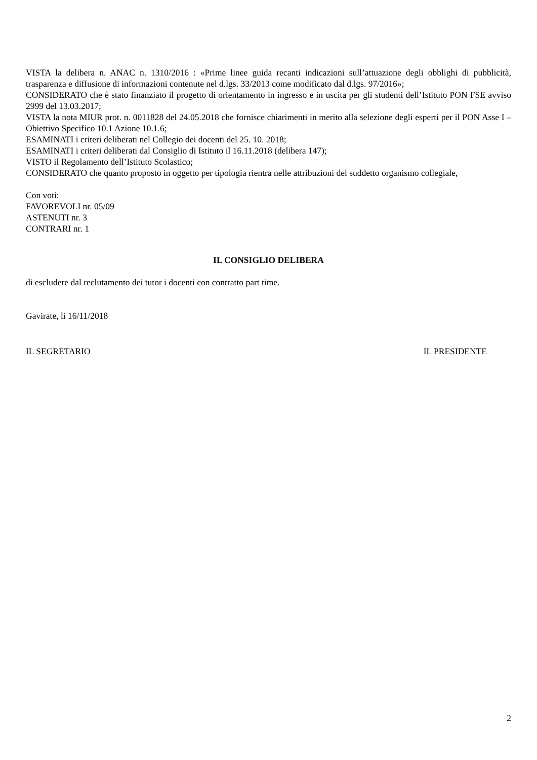VISTA la delibera n. ANAC n. 1310/2016 : «Prime linee guida recanti indicazioni sull’attuazione degli obblighi di pubblicità, trasparenza e diffusione di informazioni contenute nel d.lgs. 33/2013 come modificato dal d.lgs. 97/2016»;
CONSIDERATO che è stato finanziato il progetto di orientamento in ingresso e in uscita per gli studenti dell’Istituto PON FSE avviso 2999 del 13.03.2017;
VISTA la nota MIUR prot. n. 0011828 del 24.05.2018 che fornisce chiarimenti in merito alla selezione degli esperti per il PON Asse I – Obiettivo Specifico 10.1 Azione 10.1.6;
ESAMINATI i criteri deliberati nel Collegio dei docenti del 25. 10. 2018;
ESAMINATI i criteri deliberati dal Consiglio di Istituto il 16.11.2018 (delibera 147);
VISTO il Regolamento dell’Istituto Scolastico;
CONSIDERATO che quanto proposto in oggetto per tipologia rientra nelle attribuzioni del suddetto organismo collegiale,
Con voti:
FAVOREVOLI nr. 05/09
ASTENUTI nr. 3
CONTRARI nr. 1
IL CONSIGLIO DELIBERA
di escludere dal reclutamento dei tutor i docenti con contratto part time.
Gavirate, li 16/11/2018
IL SEGRETARIO IL PRESIDENTE
2